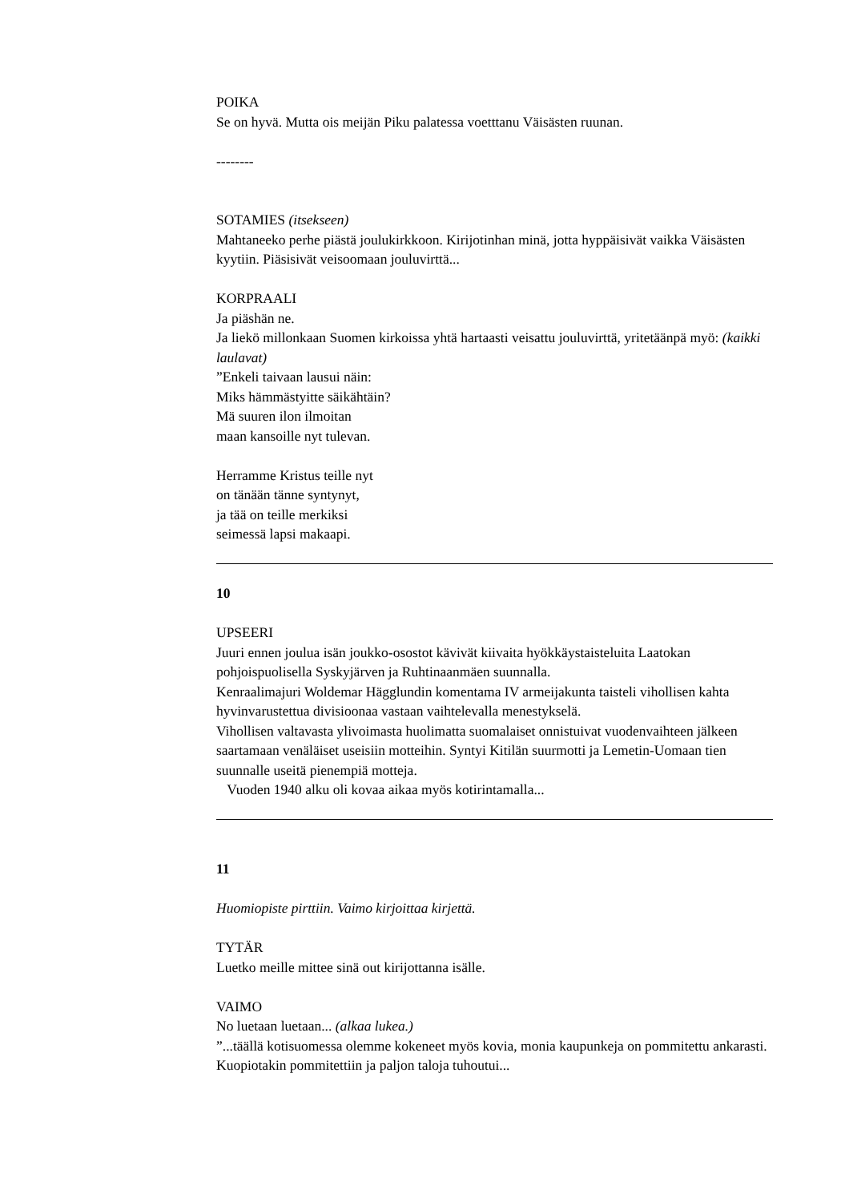POIKA
Se on hyvä. Mutta ois meijän Piku palatessa voetttanu Väisästen ruunan.
--------
SOTAMIES (itsekseen)
Mahtaneeko perhe piästä joulukirkkoon. Kirijotinhan minä, jotta hyppäisivät vaikka Väisästen kyytiin. Piäsisivät veisoomaan jouluvirttä...
KORPRAALI
Ja piäshän ne.
Ja liekö millonkaan Suomen kirkoissa yhtä hartaasti veisattu jouluvirttä, yritetäänpä myö: (kaikki laulavat)
”Enkeli taivaan lausui näin:
Miks hämmästyitte säikähtäin?
Mä suuren ilon ilmoitan
maan kansoille nyt tulevan.
Herramme Kristus teille nyt
on tänään tänne syntynyt,
ja tää on teille merkiksi
seimessä lapsi makaapi.
10
UPSEERI
Juuri ennen joulua isän joukko-osostot kävivät kiivaita hyökkäystaisteluita Laatokan pohjoispuolisella Syskyjärven ja Ruhtinaanmäen suunnalla.
Kenraalimajuri Woldemar Hägglundin komentama IV armeijakunta taisteli vihollisen kahta hyvinvarustettua divisioonaa vastaan vaihtelevalla menestykselä.
Vihollisen valtavasta ylivoimasta huolimatta suomalaiset onnistuivat vuodenvaihteen jälkeen saartamaan venäläiset useisiin motteihin. Syntyi Kitilän suurmotti ja Lemetin-Uomaan tien suunnalle useitä pienempiä motteja.
Vuoden 1940 alku oli kovaa aikaa myös kotirintamalla...
11
Huomiopiste pirttiin. Vaimo kirjoittaa kirjettä.
TYTÄR
Luetko meille mittee sinä out kirijottanna isälle.
VAIMO
No luetaan luetaan... (alkaa lukea.)
”...täällä kotisuomessa olemme kokeneet myös kovia, monia kaupunkeja on pommitettu ankarasti. Kuopiotakin pommitettiin ja paljon taloja tuhoutui...